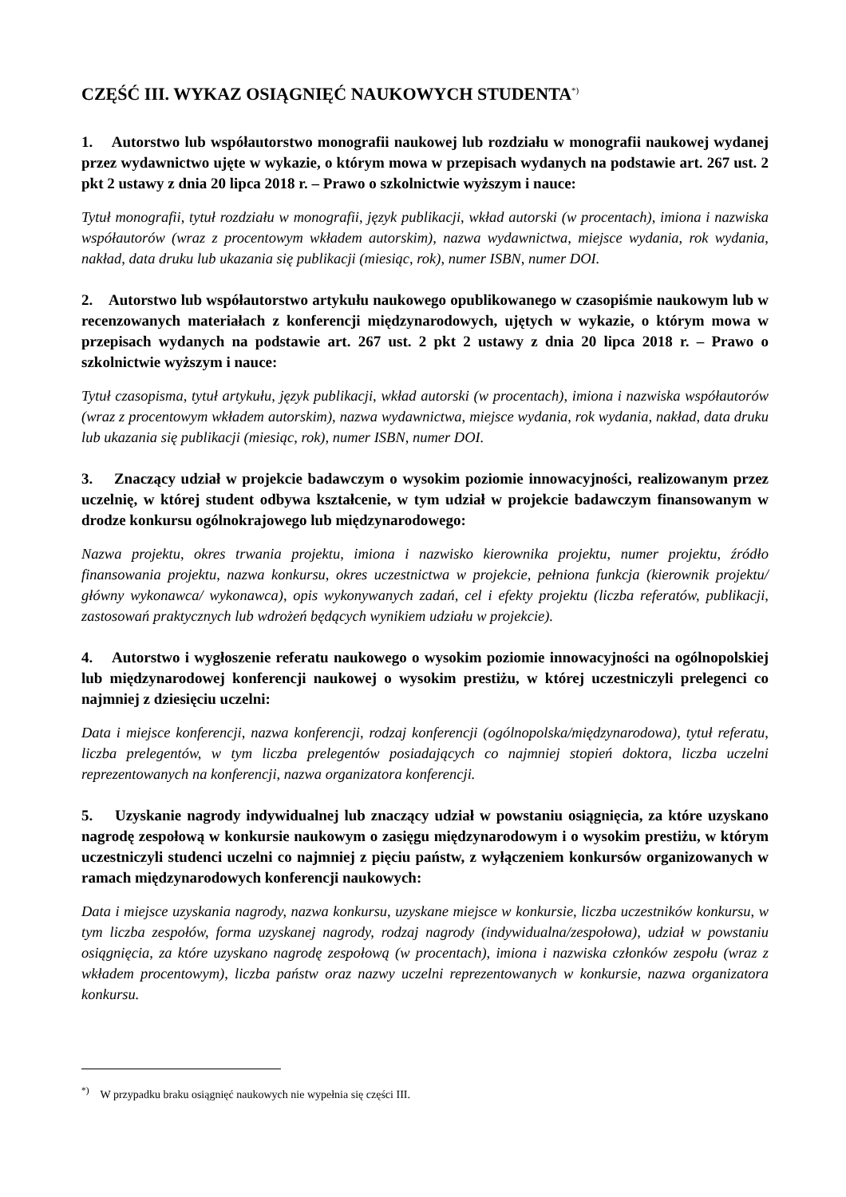CZĘŚĆ III. WYKAZ OSIĄGNIĘĆ NAUKOWYCH STUDENTA<sup>*)</sup>
1. Autorstwo lub współautorstwo monografii naukowej lub rozdziału w monografii naukowej wydanej przez wydawnictwo ujęte w wykazie, o którym mowa w przepisach wydanych na podstawie art. 267 ust. 2 pkt 2 ustawy z dnia 20 lipca 2018 r. – Prawo o szkolnictwie wyższym i nauce:
Tytuł monografii, tytuł rozdziału w monografii, język publikacji, wkład autorski (w procentach), imiona i nazwiska współautorów (wraz z procentowym wkładem autorskim), nazwa wydawnictwa, miejsce wydania, rok wydania, nakład, data druku lub ukazania się publikacji (miesiąc, rok), numer ISBN, numer DOI.
2. Autorstwo lub współautorstwo artykułu naukowego opublikowanego w czasopiśmie naukowym lub w recenzowanych materiałach z konferencji międzynarodowych, ujętych w wykazie, o którym mowa w przepisach wydanych na podstawie art. 267 ust. 2 pkt 2 ustawy z dnia 20 lipca 2018 r. – Prawo o szkolnictwie wyższym i nauce:
Tytuł czasopisma, tytuł artykułu, język publikacji, wkład autorski (w procentach), imiona i nazwiska współautorów (wraz z procentowym wkładem autorskim), nazwa wydawnictwa, miejsce wydania, rok wydania, nakład, data druku lub ukazania się publikacji (miesiąc, rok), numer ISBN, numer DOI.
3. Znaczący udział w projekcie badawczym o wysokim poziomie innowacyjności, realizowanym przez uczelnię, w której student odbywa kształcenie, w tym udział w projekcie badawczym finansowanym w drodze konkursu ogólnokrajowego lub międzynarodowego:
Nazwa projektu, okres trwania projektu, imiona i nazwisko kierownika projektu, numer projektu, źródło finansowania projektu, nazwa konkursu, okres uczestnictwa w projekcie, pełniona funkcja (kierownik projektu/ główny wykonawca/ wykonawca), opis wykonywanych zadań, cel i efekty projektu (liczba referatów, publikacji, zastosowań praktycznych lub wdrożeń będących wynikiem udziału w projekcie).
4. Autorstwo i wygłoszenie referatu naukowego o wysokim poziomie innowacyjności na ogólnopolskiej lub międzynarodowej konferencji naukowej o wysokim prestiżu, w której uczestniczyli prelegenci co najmniej z dziesięciu uczelni:
Data i miejsce konferencji, nazwa konferencji, rodzaj konferencji (ogólnopolska/międzynarodowa), tytuł referatu, liczba prelegentów, w tym liczba prelegentów posiadających co najmniej stopień doktora, liczba uczelni reprezentowanych na konferencji, nazwa organizatora konferencji.
5. Uzyskanie nagrody indywidualnej lub znaczący udział w powstaniu osiągnięcia, za które uzyskano nagrodę zespołową w konkursie naukowym o zasięgu międzynarodowym i o wysokim prestiżu, w którym uczestniczyli studenci uczelni co najmniej z pięciu państw, z wyłączeniem konkursów organizowanych w ramach międzynarodowych konferencji naukowych:
Data i miejsce uzyskania nagrody, nazwa konkursu, uzyskane miejsce w konkursie, liczba uczestników konkursu, w tym liczba zespołów, forma uzyskanej nagrody, rodzaj nagrody (indywidualna/zespołowa), udział w powstaniu osiągnięcia, za które uzyskano nagrodę zespołową (w procentach), imiona i nazwiska członków zespołu (wraz z wkładem procentowym), liczba państw oraz nazwy uczelni reprezentowanych w konkursie, nazwa organizatora konkursu.
<sup>*)</sup> W przypadku braku osiągnięć naukowych nie wypełnia się części III.